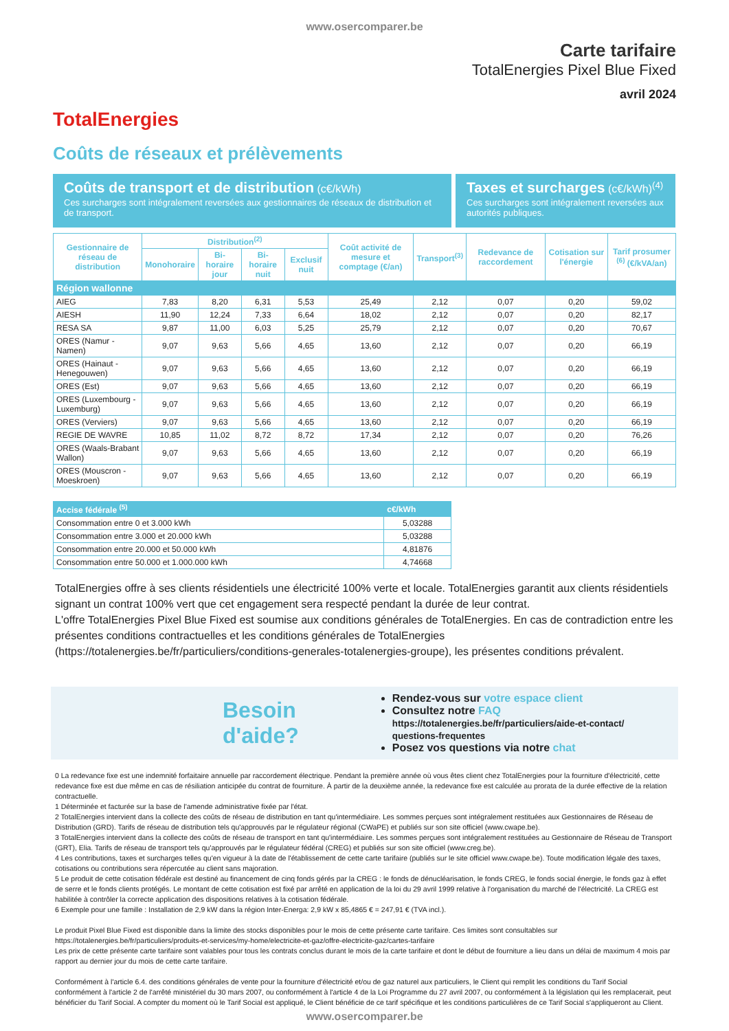www.osercomparer.be
TotalEnergies
Carte tarifaire
TotalEnergies Pixel Blue Fixed
avril 2024
Coûts de réseaux et prélèvements
Coûts de transport et de distribution (c€/kWh)
Ces surcharges sont intégralement reversées aux gestionnaires de réseaux de distribution et de transport.
Taxes et surcharges (c€/kWh)<sup>(4)</sup>
Ces surcharges sont intégralement reversées aux autorités publiques.
| Gestionnaire de réseau de distribution | Distribution<sup>(2)</sup> | | | | Coût activité de mesure et comptage (€/an) | Transport<sup>(3)</sup> | Redevance de raccordement | Cotisation sur l'énergie | Tarif prosumer <sup>(6)</sup> (€/kVA/an) |
| --- | --- | --- | --- | --- | --- | --- | --- | --- | --- |
| | Monohoraire | Bi-horaire jour | Bi-horaire nuit | Exclusif nuit | | | | | |
| Région wallonne | | | | | | | | | |
| AIEG | 7,83 | 8,20 | 6,31 | 5,53 | 25,49 | 2,12 | 0,07 | 0,20 | 59,02 |
| AIESH | 11,90 | 12,24 | 7,33 | 6,64 | 18,02 | 2,12 | 0,07 | 0,20 | 82,17 |
| RESA SA | 9,87 | 11,00 | 6,03 | 5,25 | 25,79 | 2,12 | 0,07 | 0,20 | 70,67 |
| ORES (Namur - Namen) | 9,07 | 9,63 | 5,66 | 4,65 | 13,60 | 2,12 | 0,07 | 0,20 | 66,19 |
| ORES (Hainaut - Henegouwen) | 9,07 | 9,63 | 5,66 | 4,65 | 13,60 | 2,12 | 0,07 | 0,20 | 66,19 |
| ORES (Est) | 9,07 | 9,63 | 5,66 | 4,65 | 13,60 | 2,12 | 0,07 | 0,20 | 66,19 |
| ORES (Luxembourg - Luxemburg) | 9,07 | 9,63 | 5,66 | 4,65 | 13,60 | 2,12 | 0,07 | 0,20 | 66,19 |
| ORES (Verviers) | 9,07 | 9,63 | 5,66 | 4,65 | 13,60 | 2,12 | 0,07 | 0,20 | 66,19 |
| REGIE DE WAVRE | 10,85 | 11,02 | 8,72 | 8,72 | 17,34 | 2,12 | 0,07 | 0,20 | 76,26 |
| ORES (Waals-Brabant Wallon) | 9,07 | 9,63 | 5,66 | 4,65 | 13,60 | 2,12 | 0,07 | 0,20 | 66,19 |
| ORES (Mouscron - Moeskroen) | 9,07 | 9,63 | 5,66 | 4,65 | 13,60 | 2,12 | 0,07 | 0,20 | 66,19 |
| Accise fédérale <sup>(5)</sup> | c€/kWh |
| --- | --- |
| Consommation entre 0 et 3.000 kWh | 5,03288 |
| Consommation entre 3.000 et 20.000 kWh | 5,03288 |
| Consommation entre 20.000 et 50.000 kWh | 4,81876 |
| Consommation entre 50.000 et 1.000.000 kWh | 4,74668 |
TotalEnergies offre à ses clients résidentiels une électricité 100% verte et locale. TotalEnergies garantit aux clients résidentiels signant un contrat 100% vert que cet engagement sera respecté pendant la durée de leur contrat.
L'offre TotalEnergies Pixel Blue Fixed est soumise aux conditions générales de TotalEnergies. En cas de contradiction entre les présentes conditions contractuelles et les conditions générales de TotalEnergies (https://totalenergies.be/fr/particuliers/conditions-generales-totalenergies-groupe), les présentes conditions prévalent.
Besoin d'aide?
Rendez-vous sur votre espace client
Consultez notre FAQ
https://totalenergies.be/fr/particuliers/aide-et-contact/ questions-frequentes
Posez vos questions via notre chat
0 La redevance fixe est une indemnité forfaitaire annuelle par raccordement électrique. Pendant la première année où vous êtes client chez TotalEnergies pour la fourniture d'électricité, cette redevance fixe est due même en cas de résiliation anticipée du contrat de fourniture. À partir de la deuxième année, la redevance fixe est calculée au prorata de la durée effective de la relation contractuelle.
1 Déterminée et facturée sur la base de l'amende administrative fixée par l'état.
2 TotalEnergies intervient dans la collecte des coûts de réseau de distribution en tant qu'intermédiaire. Les sommes perçues sont intégralement restituées aux Gestionnaires de Réseau de Distribution (GRD). Tarifs de réseau de distribution tels qu'approuvés par le régulateur régional (CWaPE) et publiés sur son site officiel (www.cwape.be).
3 TotalEnergies intervient dans la collecte des coûts de réseau de transport en tant qu'intermédiaire. Les sommes perçues sont intégralement restituées au Gestionnaire de Réseau de Transport (GRT), Elia. Tarifs de réseau de transport tels qu'approuvés par le régulateur fédéral (CREG) et publiés sur son site officiel (www.creg.be).
4 Les contributions, taxes et surcharges telles qu'en vigueur à la date de l'établissement de cette carte tarifaire (publiés sur le site officiel www.cwape.be). Toute modification légale des taxes, cotisations ou contributions sera répercutée au client sans majoration.
5 Le produit de cette cotisation fédérale est destiné au financement de cinq fonds gérés par la CREG : le fonds de dénucléarisation, le fonds CREG, le fonds social énergie, le fonds gaz à effet de serre et le fonds clients protégés. Le montant de cette cotisation est fixé par arrêté en application de la loi du 29 avril 1999 relative à l'organisation du marché de l'électricité. La CREG est habilitée à contrôler la correcte application des dispositions relatives à la cotisation fédérale.
6 Exemple pour une famille : Installation de 2,9 kW dans la région Inter-Energa: 2,9 kW x 85,4865 € = 247,91 € (TVA incl.).
Le produit Pixel Blue Fixed est disponible dans la limite des stocks disponibles pour le mois de cette présente carte tarifaire. Ces limites sont consultables sur https://totalenergies.be/fr/particuliers/produits-et-services/my-home/electricite-et-gaz/offre-electricite-gaz/cartes-tarifaire
Les prix de cette présente carte tarifaire sont valables pour tous les contrats conclus durant le mois de la carte tarifaire et dont le début de fourniture a lieu dans un délai de maximum 4 mois par rapport au dernier jour du mois de cette carte tarifaire.
Conformément à l'article 6.4. des conditions générales de vente pour la fourniture d'électricité et/ou de gaz naturel aux particuliers, le Client qui remplit les conditions du Tarif Social conformément à l'article 2 de l'arrêté ministériel du 30 mars 2007, ou conformément à l'article 4 de la Loi Programme du 27 avril 2007, ou conformément à la législation qui les remplacerait, peut bénéficier du Tarif Social. A compter du moment où le Tarif Social est appliqué, le Client bénéficie de ce tarif spécifique et les conditions particulières de ce Tarif Social s'appliqueront au Client.
www.osercomparer.be